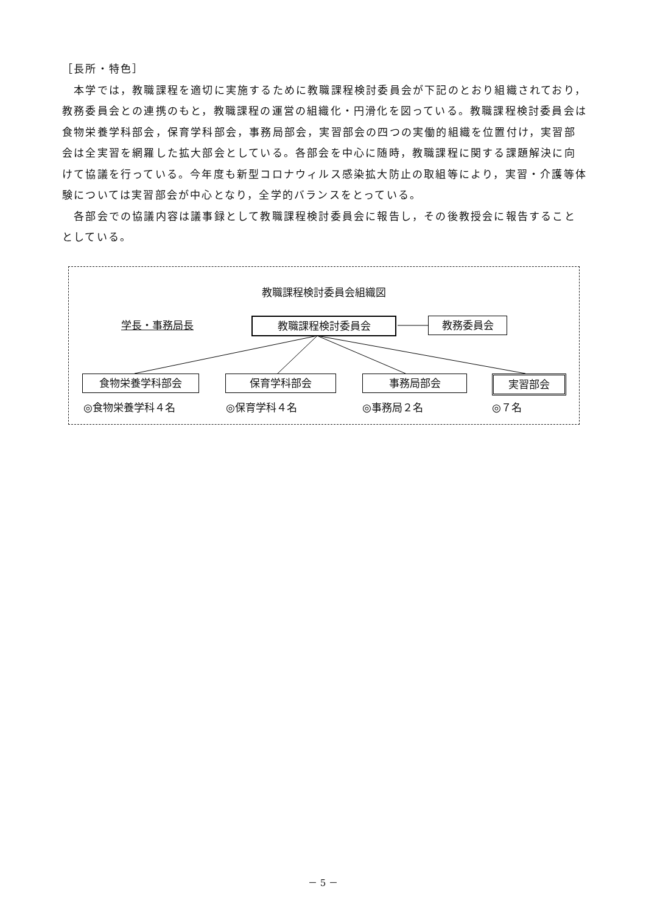［長所・特色］
　本学では，教職課程を適切に実施するために教職課程検討委員会が下記のとおり組織されており，教務委員会との連携のもと，教職課程の運営の組織化・円滑化を図っている。教職課程検討委員会は食物栄養学科部会，保育学科部会，事務局部会，実習部会の四つの実働的組織を位置付け，実習部会は全実習を網羅した拡大部会としている。各部会を中心に随時，教職課程に関する課題解決に向けて協議を行っている。今年度も新型コロナウィルス感染拡大防止の取組等により，実習・介護等体験については実習部会が中心となり，全学的バランスをとっている。
　各部会での協議内容は議事録として教職課程検討委員会に報告し，その後教授会に報告することとしている。
教職課程検討委員会組織図
学長・事務局長 教職課程検討委員会 教務委員会
食物栄養学科部会 保育学科部会 事務局部会 実習部会
◎食物栄養学科４名 ◎保育学科４名 ◎事務局２名 ◎７名
－ 5 －